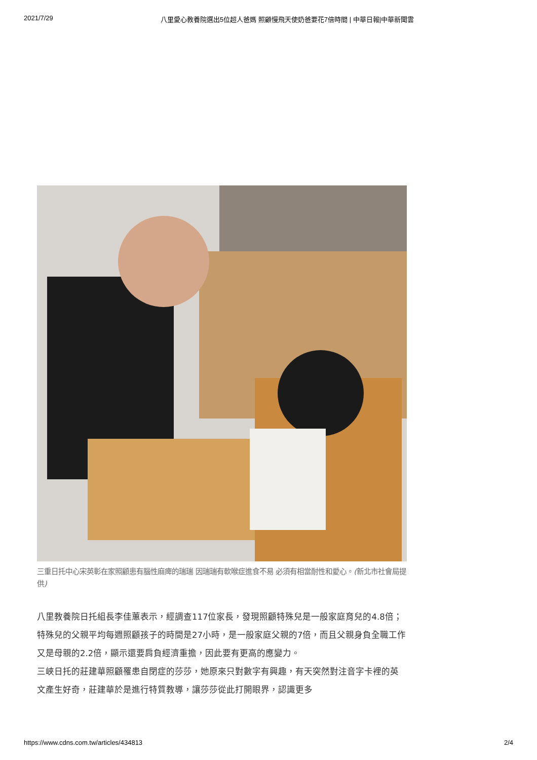2021/7/29 八里愛心教養院選出5位超人爸媽 照顧慢飛天使奶爸要花7倍時間 | 中華日報|中華新聞雲
三重日托中心宋英彰在家照顧患有腦性麻痺的瑞瑞 因瑞瑞有軟喉症進食不易 必須有相當耐性和愛心。(新北市社會局提供)
八里教養院日托組長李佳蕙表示，經調查117位家長，發現照顧特殊兒是一般家庭育兒的4.8倍；特殊兒的父親平均每週照顧孩子的時間是27小時，是一般家庭父親的7倍，而且父親身負全職工作又是母親的2.2倍，顯示還要肩負經濟重擔，因此要有更高的應變力。
三峽日托的莊建華照顧罹患自閉症的莎莎，她原來只對數字有興趣，有天突然對注音字卡裡的英文產生好奇，莊建華於是進行特質教導，讓莎莎從此打開眼界，認識更多
https://www.cdns.com.tw/articles/434813 2/4